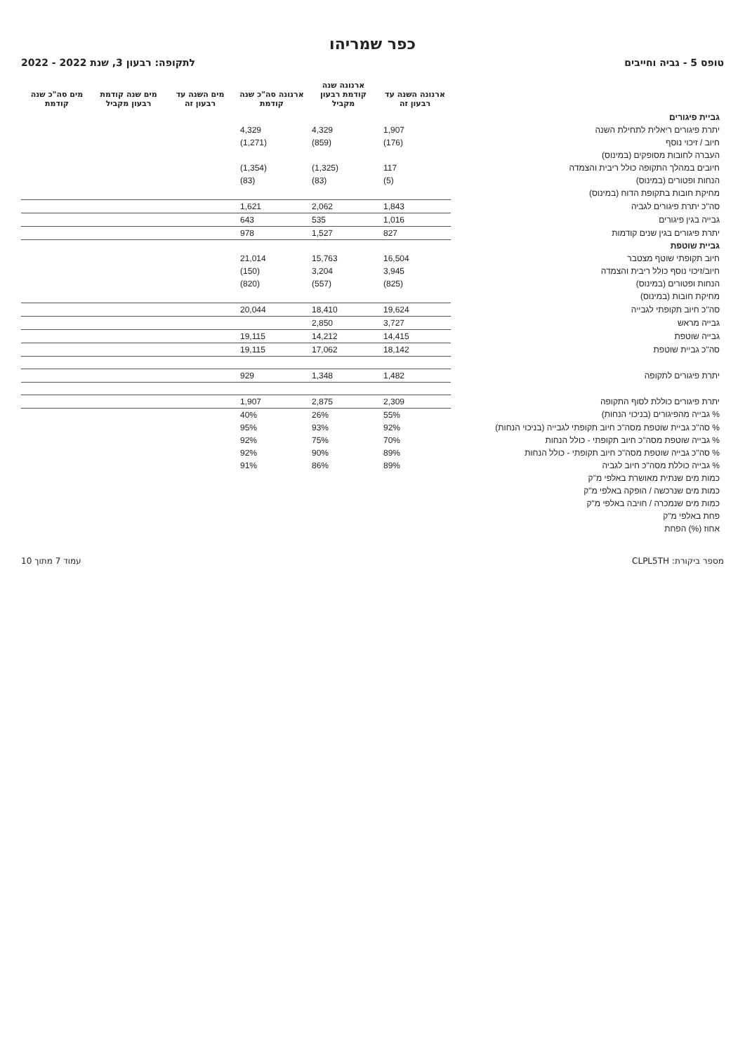כפר שמריהו
טופס 5 - גביה וחייבים לתקופה: רבעון 3, שנת 2022 - 2022
| | ארנונה השנה עד רבעון זה | ארנונה שנה קודמת רבעון מקביל | ארנונה סה"כ שנה קודמת | מים השנה עד רבעון זה | מים שנה קודמת רבעון מקביל | מים סה"כ שנה קודמת |
| --- | --- | --- | --- | --- | --- | --- |
| גביית פיגורים | | | | | | |
| יתרת פיגורים ריאלית לתחילת השנה | 1,907 | 4,329 | 4,329 | | | |
| חיוב / זיכוי נוסף | (176) | (859) | (1,271) | | | |
| העברה לחובות מסופקים (במינוס) | | | | | | |
| חיובים במהלך התקופה כולל ריבית והצמדה | 117 | (1,325) | (1,354) | | | |
| הנחות ופטורים (במינוס) | (5) | (83) | (83) | | | |
| מחיקת חובות בתקופת הדוח (במינוס) | | | | | | |
| סה"כ יתרת פיגורים לגביה | 1,843 | 2,062 | 1,621 | | | |
| גבייה בגין פיגורים | 1,016 | 535 | 643 | | | |
| יתרת פיגורים בגין שנים קודמות | 827 | 1,527 | 978 | | | |
| גביית שוטפת | | | | | | |
| חיוב תקופתי שוטף מצטבר | 16,504 | 15,763 | 21,014 | | | |
| חיוב/זיכוי נוסף כולל ריבית והצמדה | 3,945 | 3,204 | (150) | | | |
| הנחות ופטורים (במינוס) | (825) | (557) | (820) | | | |
| מחיקת חובות (במינוס) | | | | | | |
| סה"כ חיוב תקופתי לגבייה | 19,624 | 18,410 | 20,044 | | | |
| גבייה מראש | 3,727 | 2,850 | | | | |
| גבייה שוטפת | 14,415 | 14,212 | 19,115 | | | |
| סה"כ גביית שוטפת | 18,142 | 17,062 | 19,115 | | | |
| יתרת פיגורים לתקופה | 1,482 | 1,348 | 929 | | | |
| יתרת פיגורים כוללת לסוף התקופה | 2,309 | 2,875 | 1,907 | | | |
| % גבייה מהפיגורים (בניכוי הנחות) | 55% | 26% | 40% | | | |
| % סה"כ גביית שוטפת מסה"כ חיוב תקופתי לגבייה (בניכוי הנחות) | 92% | 93% | 95% | | | |
| % גבייה שוטפת מסה"כ חיוב תקופתי - כולל הנחות | 70% | 75% | 92% | | | |
| % סה"כ גבייה שוטפת מסה"כ חיוב תקופתי - כולל הנחות | 89% | 90% | 92% | | | |
| % גבייה כוללת מסה"כ חיוב לגביה | 89% | 86% | 91% | | | |
| כמות מים שנתית מאושרת באלפי מ"ק | | | | | | |
| כמות מים שנרכשה / הופקה באלפי מ"ק | | | | | | |
| כמות מים שנמכרה / חויבה באלפי מ"ק | | | | | | |
| פחת באלפי מ"ק | | | | | | |
| אחוז (%) הפחת | | | | | | |
מספר ביקורת: CLPL5TH עמוד 7 מתוך 10